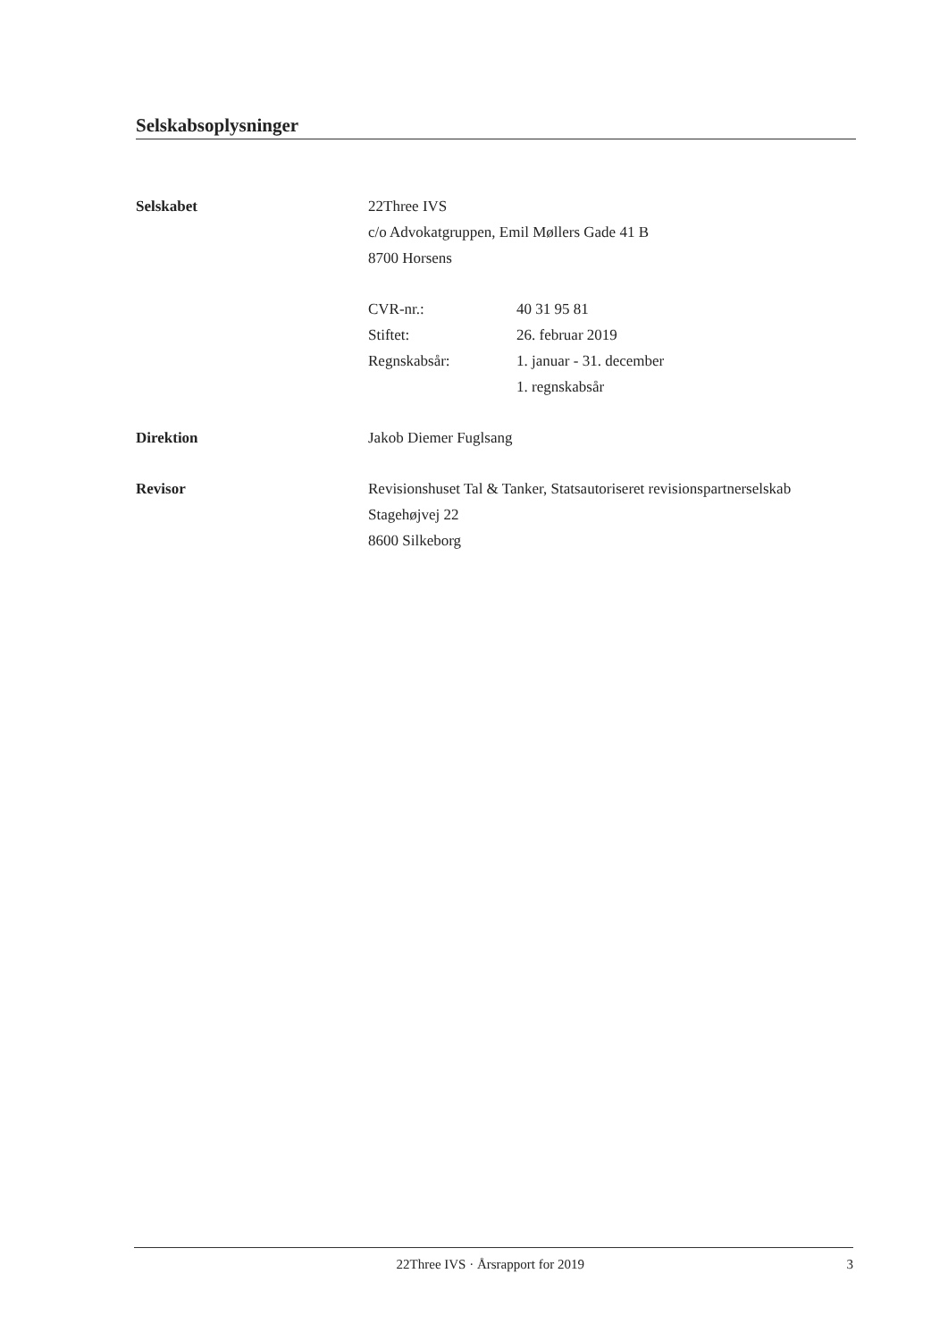Selskabsoplysninger
Selskabet 22Three IVS
c/o Advokatgruppen, Emil Møllers Gade 41 B
8700 Horsens
CVR-nr.: 40 31 95 81
Stiftet: 26. februar 2019
Regnskabsår: 1. januar - 31. december
1. regnskabsår
Direktion Jakob Diemer Fuglsang
Revisor Revisionshuset Tal & Tanker, Statsautoriseret revisionspartnerselskab
Stagehøjvej 22
8600 Silkeborg
22Three IVS · Årsrapport for 2019
3